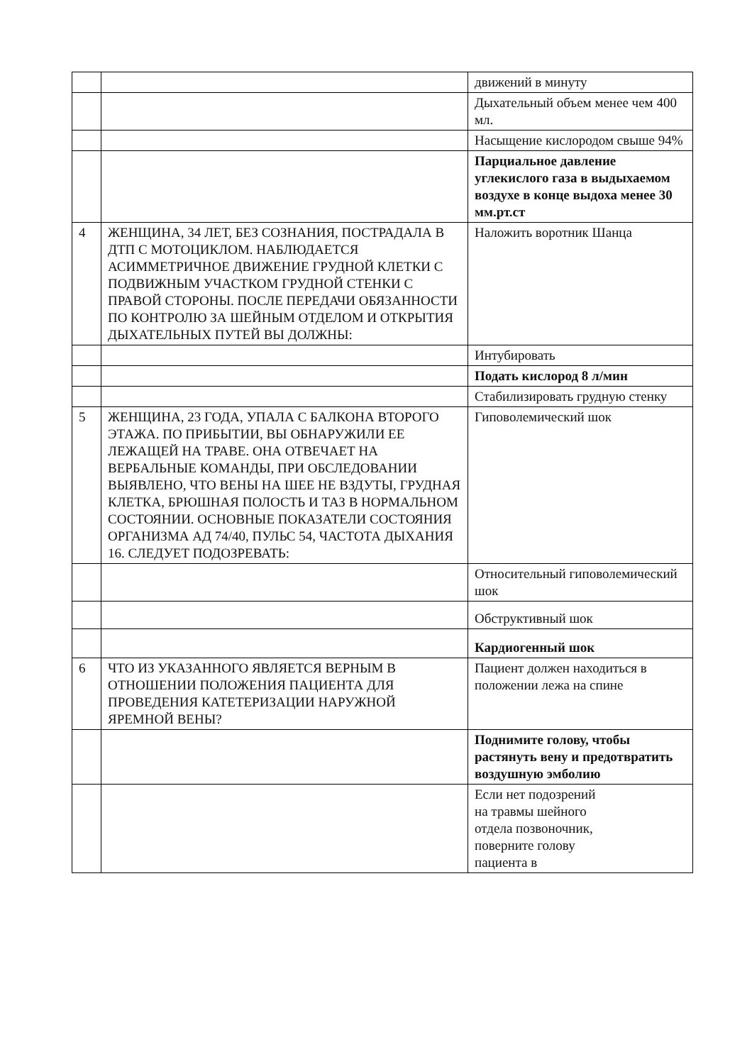| | | движений в минуту |
| | | Дыхательный объем менее чем 400 мл. |
| | | Насыщение кислородом свыше 94% |
| | | Парциальное давление углекислого газа в выдыхаемом воздухе в конце выдоха менее 30 мм.рт.ст |
| 4 | ЖЕНЩИНА, 34 ЛЕТ, БЕЗ СОЗНАНИЯ, ПОСТРАДАЛА В ДТП С МОТОЦИКЛОМ. НАБЛЮДАЕТСЯ АСИММЕТРИЧНОЕ ДВИЖЕНИЕ ГРУДНОЙ КЛЕТКИ С ПОДВИЖНЫМ УЧАСТКОМ ГРУДНОЙ СТЕНКИ С ПРАВОЙ СТОРОНЫ. ПОСЛЕ ПЕРЕДАЧИ ОБЯЗАННОСТИ ПО КОНТРОЛЮ ЗА ШЕЙНЫМ ОТДЕЛОМ И ОТКРЫТИЯ ДЫХАТЕЛЬНЫХ ПУТЕЙ ВЫ ДОЛЖНЫ: | Наложить воротник Шанца |
| | | Интубировать |
| | | Подать кислород 8 л/мин |
| | | Стабилизировать грудную стенку |
| 5 | ЖЕНЩИНА, 23 ГОДА, УПАЛА С БАЛКОНА ВТОРОГО ЭТАЖА. ПО ПРИБЫТИИ, ВЫ ОБНАРУЖИЛИ ЕЕ ЛЕЖАЩЕЙ НА ТРАВЕ. ОНА ОТВЕЧАЕТ НА ВЕРБАЛЬНЫЕ КОМАНДЫ, ПРИ ОБСЛЕДОВАНИИ ВЫЯВЛЕНО, ЧТО ВЕНЫ НА ШЕЕ НЕ ВЗДУТЫ, ГРУДНАЯ КЛЕТКА, БРЮШНАЯ ПОЛОСТЬ И ТАЗ В НОРМАЛЬНОМ СОСТОЯНИИ. ОСНОВНЫЕ ПОКАЗАТЕЛИ СОСТОЯНИЯ ОРГАНИЗМА АД 74/40, ПУЛЬС 54, ЧАСТОТА ДЫХАНИЯ 16. СЛЕДУЕТ ПОДОЗРЕВАТЬ: | Гиповолемический шок |
| | | Относительный гиповолемический шок |
| | | Обструктивный шок |
| | | Кардиогенный шок |
| 6 | ЧТО ИЗ УКАЗАННОГО ЯВЛЯЕТСЯ ВЕРНЫМ В ОТНОШЕНИИ ПОЛОЖЕНИЯ ПАЦИЕНТА ДЛЯ ПРОВЕДЕНИЯ КАТЕТЕРИЗАЦИИ НАРУЖНОЙ ЯРЕМНОЙ ВЕНЫ? | Пациент должен находиться в положении лежа на спине |
| | | Поднимите голову, чтобы растянуть вену и предотвратить воздушную эмболию |
| | | Если нет подозрений на травмы шейного отдела позвоночник, поверните голову пациента в |